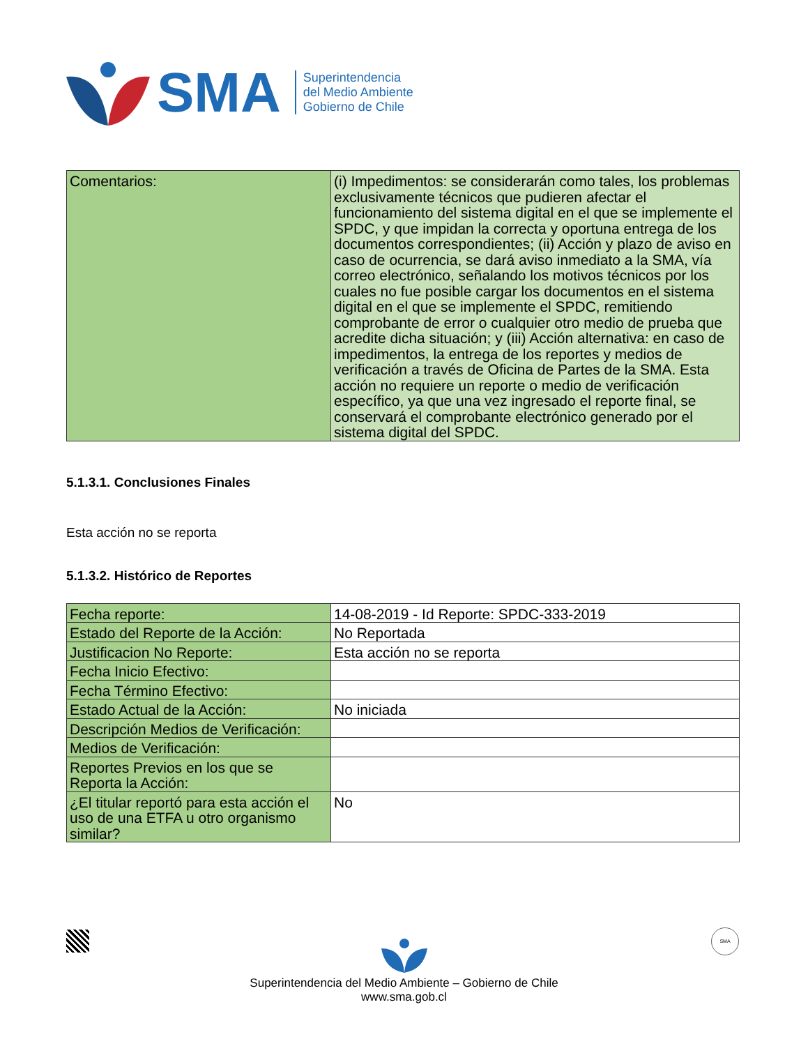SMA
Superintendencia
del Medio Ambiente
Gobierno de Chile
| Comentarios: | (i) Impedimentos: se considerarán como tales, los problemas exclusivamente técnicos que pudieren afectar el funcionamiento del sistema digital en el que se implemente el SPDC, y que impidan la correcta y oportuna entrega de los documentos correspondientes; (ii) Acción y plazo de aviso en caso de ocurrencia, se dará aviso inmediato a la SMA, vía correo electrónico, señalando los motivos técnicos por los cuales no fue posible cargar los documentos en el sistema digital en el que se implemente el SPDC, remitiendo comprobante de error o cualquier otro medio de prueba que acredite dicha situación; y (iii) Acción alternativa: en caso de impedimentos, la entrega de los reportes y medios de verificación a través de Oficina de Partes de la SMA. Esta acción no requiere un reporte o medio de verificación específico, ya que una vez ingresado el reporte final, se conservará el comprobante electrónico generado por el sistema digital del SPDC. |
5.1.3.1. Conclusiones Finales
Esta acción no se reporta
5.1.3.2. Histórico de Reportes
| Fecha reporte: | 14-08-2019 - Id Reporte: SPDC-333-2019 |
| Estado del Reporte de la Acción: | No Reportada |
| Justificacion No Reporte: | Esta acción no se reporta |
| Fecha Inicio Efectivo: | |
| Fecha Término Efectivo: | |
| Estado Actual de la Acción: | No iniciada |
| Descripción Medios de Verificación: | |
| Medios de Verificación: | |
| Reportes Previos en los que se Reporta la Acción: | |
| ¿El titular reportó para esta acción el uso de una ETFA u otro organismo similar? | No |
SMA
Superintendencia del Medio Ambiente – Gobierno de Chile
www.sma.gob.cl